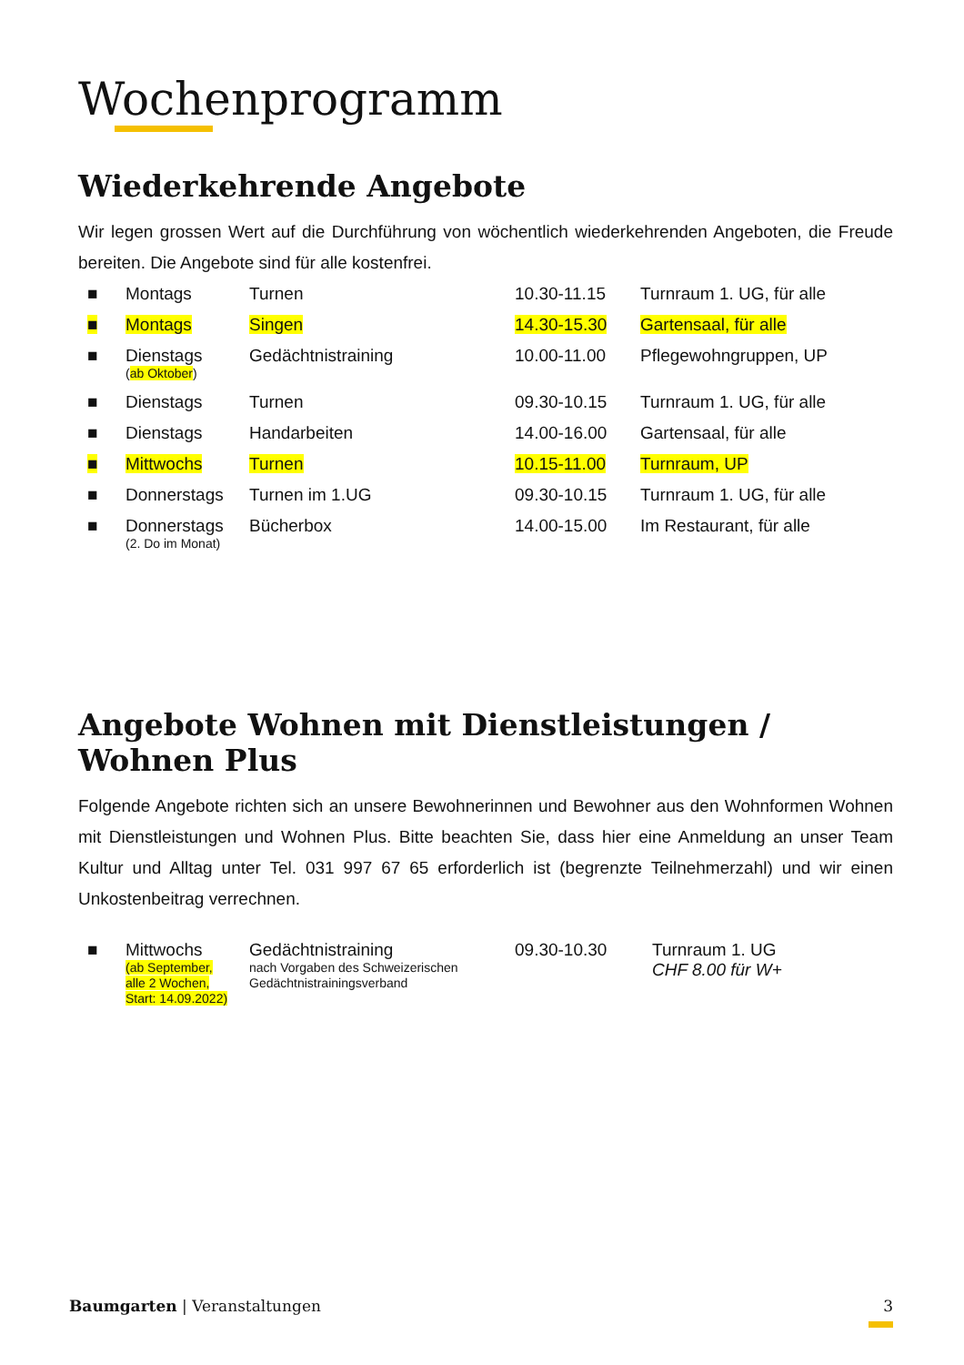Wochenprogramm
Wiederkehrende Angebote
Wir legen grossen Wert auf die Durchführung von wöchentlich wiederkehrenden Angeboten, die Freude bereiten. Die Angebote sind für alle kostenfrei.
| ■ | Montags | Turnen | 10.30-11.15 | Turnraum 1. UG, für alle |
| ■ | Montags | Singen | 14.30-15.30 | Gartensaal, für alle |
| ■ | Dienstags ( ab Oktober ) | Gedächtnistraining | 10.00-11.00 | Pflegewohngruppen, UP |
| ■ | Dienstags | Turnen | 09.30-10.15 | Turnraum 1. UG, für alle |
| ■ | Dienstags | Handarbeiten | 14.00-16.00 | Gartensaal, für alle |
| ■ | Mittwochs | Turnen | 10.15-11.00 | Turnraum, UP |
| ■ | Donnerstags | Turnen im 1.UG | 09.30-10.15 | Turnraum 1. UG, für alle |
| ■ | Donnerstags (2. Do im Monat) | Bücherbox | 14.00-15.00 | Im Restaurant, für alle |
Angebote Wohnen mit Dienstleistungen / Wohnen Plus
Folgende Angebote richten sich an unsere Bewohnerinnen und Bewohner aus den Wohnformen Wohnen mit Dienstleistungen und Wohnen Plus. Bitte beachten Sie, dass hier eine Anmeldung an unser Team Kultur und Alltag unter Tel. 031 997 67 65 erforderlich ist (begrenzte Teilnehmerzahl) und wir einen Unkostenbeitrag verrechnen.
| ■ | Mittwochs (ab September, alle 2 Wochen, Start: 14.09.2022) | Gedächtnistraining nach Vorgaben des Schweizerischen Gedächtnistrainingsverband | 09.30-10.30 | Turnraum 1. UG CHF 8.00 für W+ |
Baumgarten | Veranstaltungen 3